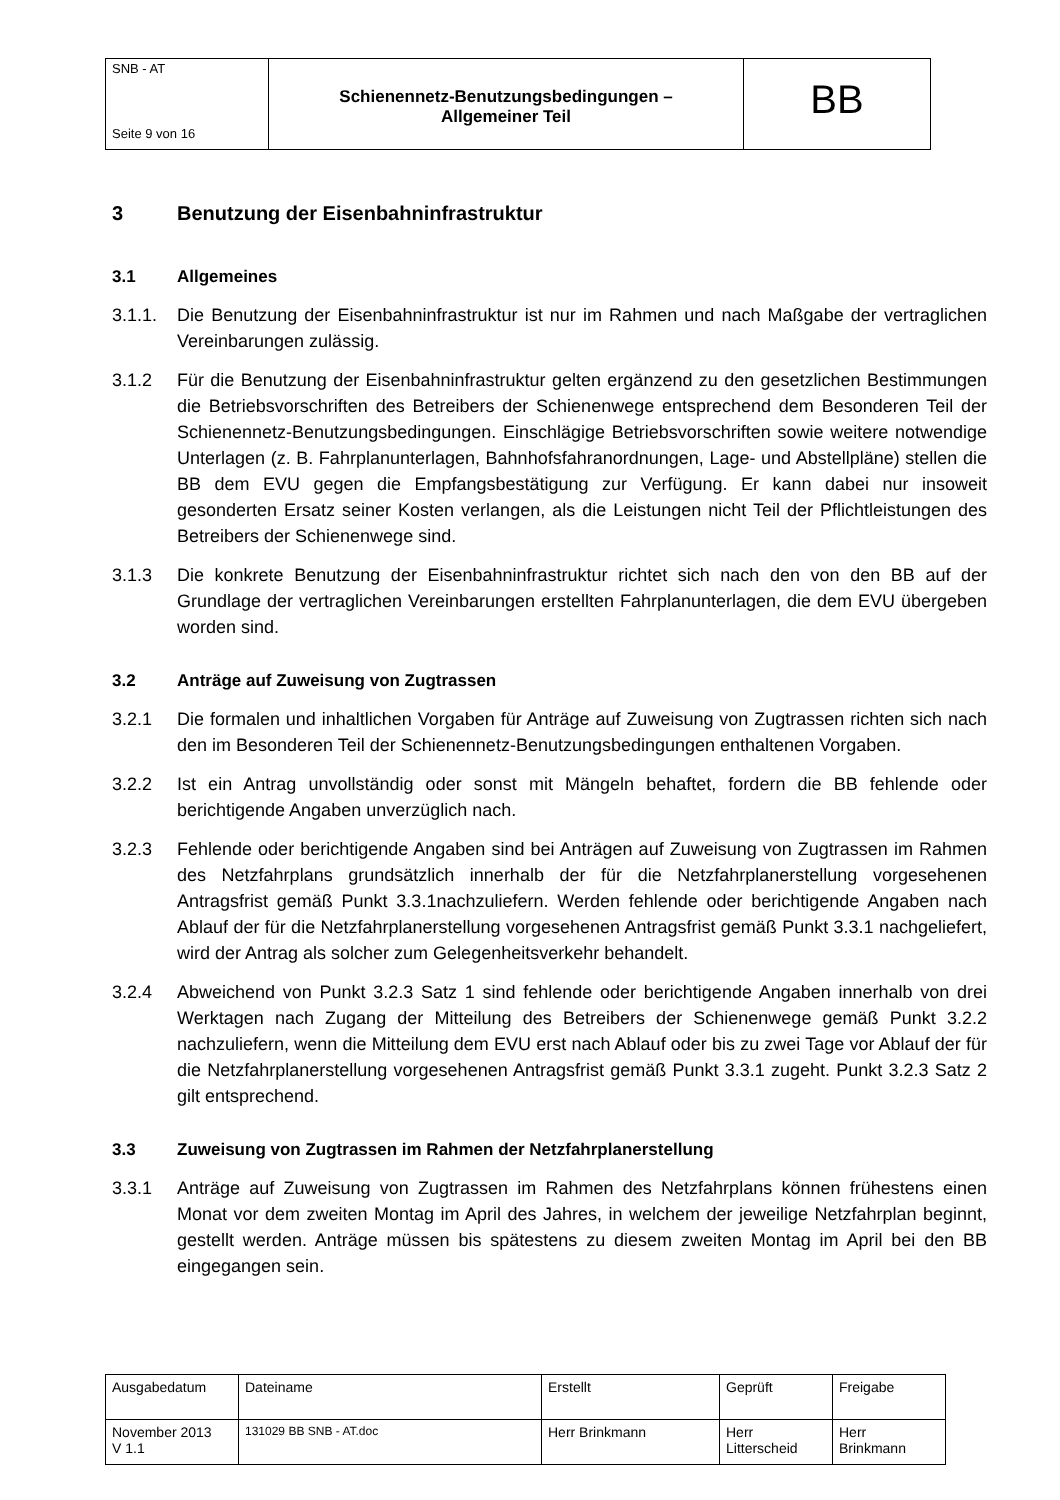| SNB - AT Seite 9 von 16 | Schienennetz-Benutzungsbedingungen – Allgemeiner Teil | BB |
3 Benutzung der Eisenbahninfrastruktur
3.1 Allgemeines
3.1.1. Die Benutzung der Eisenbahninfrastruktur ist nur im Rahmen und nach Maßgabe der vertraglichen Vereinbarungen zulässig.
3.1.2 Für die Benutzung der Eisenbahninfrastruktur gelten ergänzend zu den gesetzlichen Bestimmungen die Betriebsvorschriften des Betreibers der Schienenwege entsprechend dem Besonderen Teil der Schienennetz-Benutzungsbedingungen. Einschlägige Betriebsvorschriften sowie weitere notwendige Unterlagen (z. B. Fahrplanunterlagen, Bahnhofsfahranordnungen, Lage- und Abstellpläne) stellen die BB dem EVU gegen die Empfangsbestätigung zur Verfügung. Er kann dabei nur insoweit gesonderten Ersatz seiner Kosten verlangen, als die Leistungen nicht Teil der Pflichtleistungen des Betreibers der Schienenwege sind.
3.1.3 Die konkrete Benutzung der Eisenbahninfrastruktur richtet sich nach den von den BB auf der Grundlage der vertraglichen Vereinbarungen erstellten Fahrplanunterlagen, die dem EVU übergeben worden sind.
3.2 Anträge auf Zuweisung von Zugtrassen
3.2.1 Die formalen und inhaltlichen Vorgaben für Anträge auf Zuweisung von Zugtrassen richten sich nach den im Besonderen Teil der Schienennetz-Benutzungsbedingungen enthaltenen Vorgaben.
3.2.2 Ist ein Antrag unvollständig oder sonst mit Mängeln behaftet, fordern die BB fehlende oder berichtigende Angaben unverzüglich nach.
3.2.3 Fehlende oder berichtigende Angaben sind bei Anträgen auf Zuweisung von Zugtrassen im Rahmen des Netzfahrplans grundsätzlich innerhalb der für die Netzfahrplanerstellung vorgesehenen Antragsfrist gemäß Punkt 3.3.1nachzuliefern. Werden fehlende oder berichtigende Angaben nach Ablauf der für die Netzfahrplanerstellung vorgesehenen Antragsfrist gemäß Punkt 3.3.1 nachgeliefert, wird der Antrag als solcher zum Gelegenheitsverkehr behandelt.
3.2.4 Abweichend von Punkt 3.2.3 Satz 1 sind fehlende oder berichtigende Angaben innerhalb von drei Werktagen nach Zugang der Mitteilung des Betreibers der Schienenwege gemäß Punkt 3.2.2 nachzuliefern, wenn die Mitteilung dem EVU erst nach Ablauf oder bis zu zwei Tage vor Ablauf der für die Netzfahrplanerstellung vorgesehenen Antragsfrist gemäß Punkt 3.3.1 zugeht. Punkt 3.2.3 Satz 2 gilt entsprechend.
3.3 Zuweisung von Zugtrassen im Rahmen der Netzfahrplanerstellung
3.3.1 Anträge auf Zuweisung von Zugtrassen im Rahmen des Netzfahrplans können frühestens einen Monat vor dem zweiten Montag im April des Jahres, in welchem der jeweilige Netzfahrplan beginnt, gestellt werden. Anträge müssen bis spätestens zu diesem zweiten Montag im April bei den BB eingegangen sein.
| Ausgabedatum | Dateiname | Erstellt | Geprüft | Freigabe |
| November 2013 V 1.1 | 131029 BB SNB - AT.doc | Herr Brinkmann | Herr Litterscheid | Herr Brinkmann |